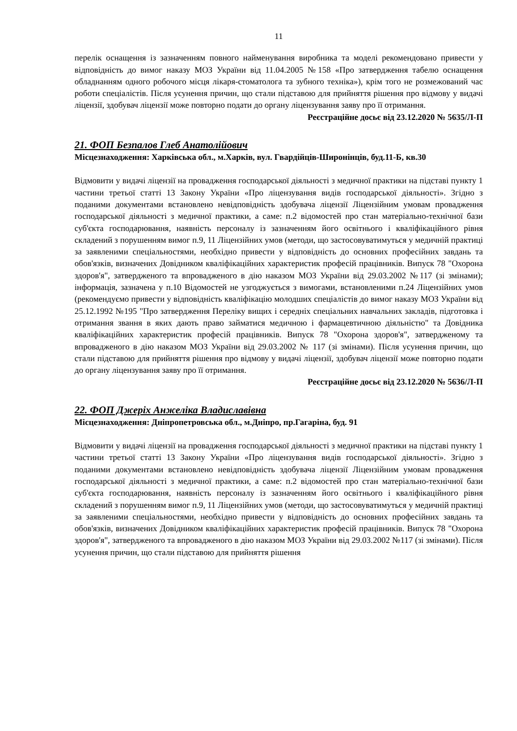11
перелік оснащення із зазначенням повного найменування виробника та моделі рекомендовано привести у відповідність до вимог наказу МОЗ України від 11.04.2005 №158 «Про затвердження табелю оснащення обладнанням одного робочого місця лікаря-стоматолога та зубного техніка»), крім того не розмежований час роботи спеціалістів. Після усунення причин, що стали підставою для прийняття рішення про відмову у видачі ліцензії, здобувач ліцензії може повторно подати до органу ліцензування заяву про її отримання.
Реєстраційне досьє від 23.12.2020 № 5635/Л-П
21. ФОП Безпалов Глеб Анатолійович
Місцезнаходження: Харківська обл., м.Харків, вул. Гвардійців-Широнінців, буд.11-Б, кв.30
Відмовити у видачі ліцензії на провадження господарської діяльності з медичної практики на підставі пункту 1 частини третьої статті 13 Закону України «Про ліцензування видів господарської діяльності». Згідно з поданими документами встановлено невідповідність здобувача ліцензії Ліцензійним умовам провадження господарської діяльності з медичної практики, а саме: п.2 відомостей про стан матеріально-технічної бази суб'єкта господарювання, наявність персоналу із зазначенням його освітнього і кваліфікаційного рівня складений з порушенням вимог п.9, 11 Ліцензійних умов (методи, що застосовуватимуться у медичній практиці за заявленими спеціальностями, необхідно привести у відповідність до основних професійних завдань та обов'язків, визначених Довідником кваліфікаційних характеристик професій працівників. Випуск 78 "Охорона здоров'я", затвердженого та впровадженого в дію наказом МОЗ України від 29.03.2002 №117 (зі змінами); інформація, зазначена у п.10 Відомостей не узгоджується з вимогами, встановленими п.24 Ліцензійних умов (рекомендуємо привести у відповідність кваліфікацію молодших спеціалістів до вимог наказу МОЗ України від 25.12.1992 №195 "Про затвердження Переліку вищих і середніх спеціальних навчальних закладів, підготовка і отримання звання в яких дають право займатися медичною і фармацевтичною діяльністю" та Довідника кваліфікаційних характеристик професій працівників. Випуск 78 "Охорона здоров'я", затвердженому та впровадженого в дію наказом МОЗ України від 29.03.2002 № 117 (зі змінами). Після усунення причин, що стали підставою для прийняття рішення про відмову у видачі ліцензії, здобувач ліцензії може повторно подати до органу ліцензування заяву про її отримання.
Реєстраційне досьє від 23.12.2020 № 5636/Л-П
22. ФОП Джеріх Анжеліка Владиславівна
Місцезнаходження: Дніпропетровська обл., м.Дніпро, пр.Гагаріна, буд. 91
Відмовити у видачі ліцензії на провадження господарської діяльності з медичної практики на підставі пункту 1 частини третьої статті 13 Закону України «Про ліцензування видів господарської діяльності». Згідно з поданими документами встановлено невідповідність здобувача ліцензії Ліцензійним умовам провадження господарської діяльності з медичної практики, а саме: п.2 відомостей про стан матеріально-технічної бази суб'єкта господарювання, наявність персоналу із зазначенням його освітнього і кваліфікаційного рівня складений з порушенням вимог п.9, 11 Ліцензійних умов (методи, що застосовуватимуться у медичній практиці за заявленими спеціальностями, необхідно привести у відповідність до основних професійних завдань та обов'язків, визначених Довідником кваліфікаційних характеристик професій працівників. Випуск 78 "Охорона здоров'я", затвердженого та впровадженого в дію наказом МОЗ України від 29.03.2002 №117 (зі змінами). Після усунення причин, що стали підставою для прийняття рішення